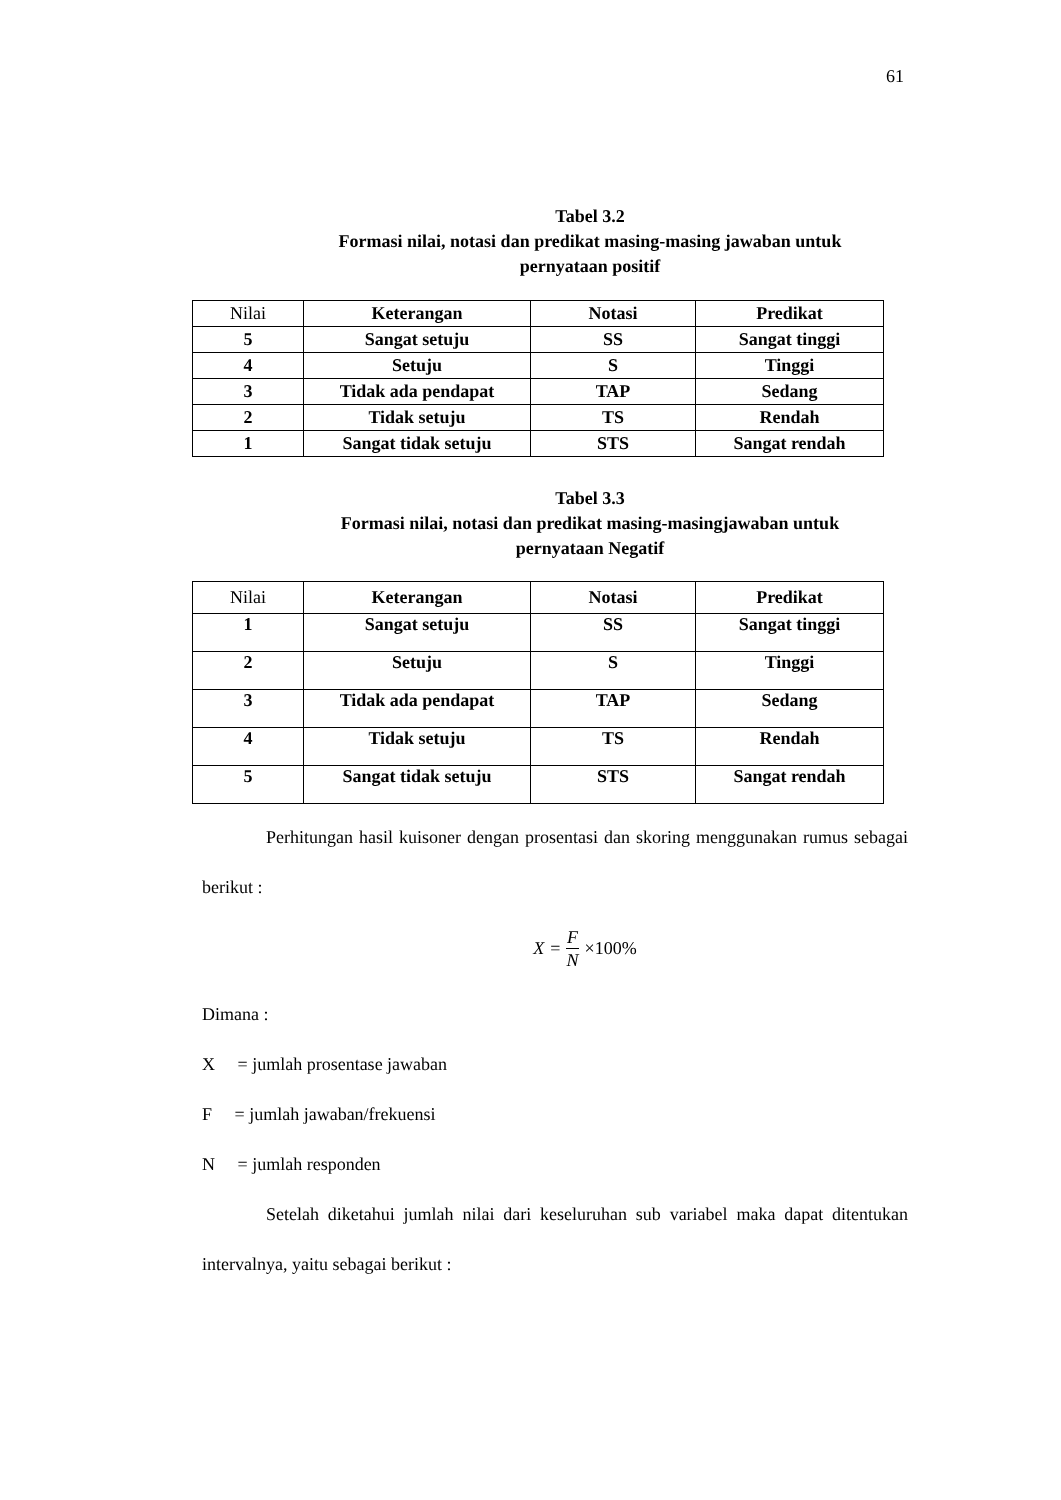61
Tabel 3.2
Formasi nilai, notasi dan predikat masing-masing jawaban untuk
pernyataan positif
| Nilai | Keterangan | Notasi | Predikat |
| --- | --- | --- | --- |
| 5 | Sangat setuju | SS | Sangat tinggi |
| 4 | Setuju | S | Tinggi |
| 3 | Tidak ada pendapat | TAP | Sedang |
| 2 | Tidak setuju | TS | Rendah |
| 1 | Sangat tidak setuju | STS | Sangat rendah |
Tabel 3.3
Formasi nilai, notasi dan predikat masing-masingjawaban untuk
pernyataan Negatif
| Nilai | Keterangan | Notasi | Predikat |
| --- | --- | --- | --- |
| 1 | Sangat setuju | SS | Sangat tinggi |
| 2 | Setuju | S | Tinggi |
| 3 | Tidak ada pendapat | TAP | Sedang |
| 4 | Tidak setuju | TS | Rendah |
| 5 | Sangat tidak setuju | STS | Sangat rendah |
Perhitungan hasil kuisoner dengan prosentasi dan skoring menggunakan rumus sebagai berikut :
X = F N ×100%
Dimana :
X = jumlah prosentase jawaban
F = jumlah jawaban/frekuensi
N = jumlah responden
Setelah diketahui jumlah nilai dari keseluruhan sub variabel maka dapat ditentukan intervalnya, yaitu sebagai berikut :